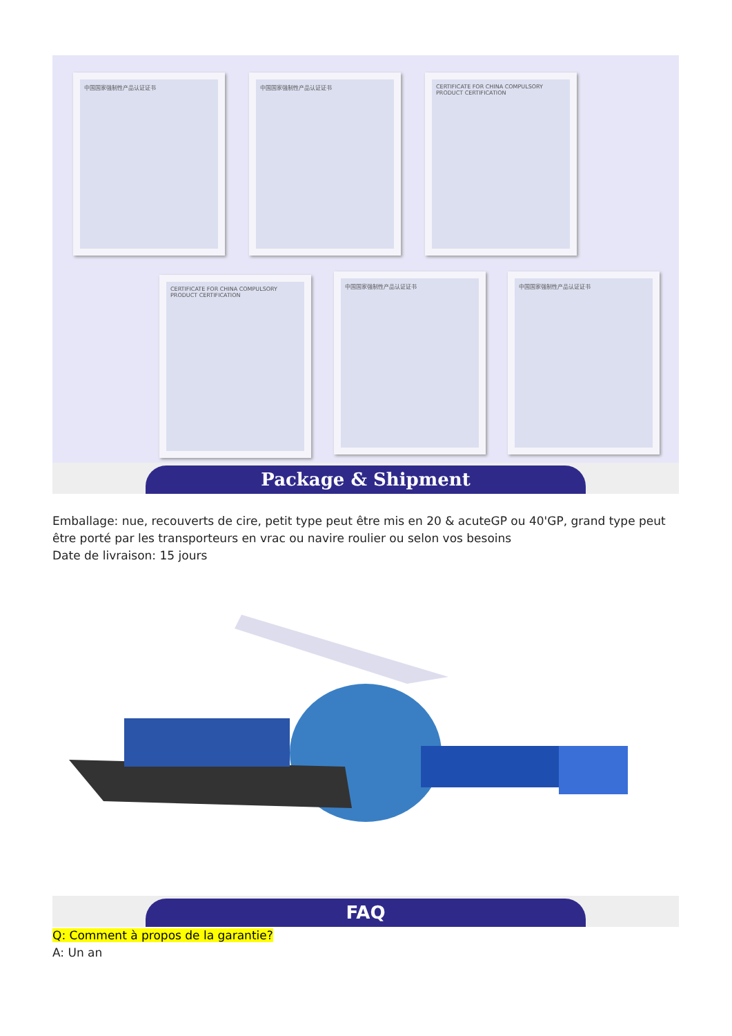中国国家强制性产品认证证书 中国国家强制性产品认证证书
CERTIFICATE FOR CHINA COMPULSORY PRODUCT CERTIFICATION
CERTIFICATE FOR CHINA COMPULSORY PRODUCT CERTIFICATION
中国国家强制性产品认证证书 中国国家强制性产品认证证书
Package & Shipment
Emballage: nue, recouverts de cire, petit type peut être mis en 20 & acuteGP ou 40'GP, grand type peut être porté par les transporteurs en vrac ou navire roulier ou selon vos besoins
Date de livraison: 15 jours
FAQ
Q: Comment à propos de la garantie?
A: Un an